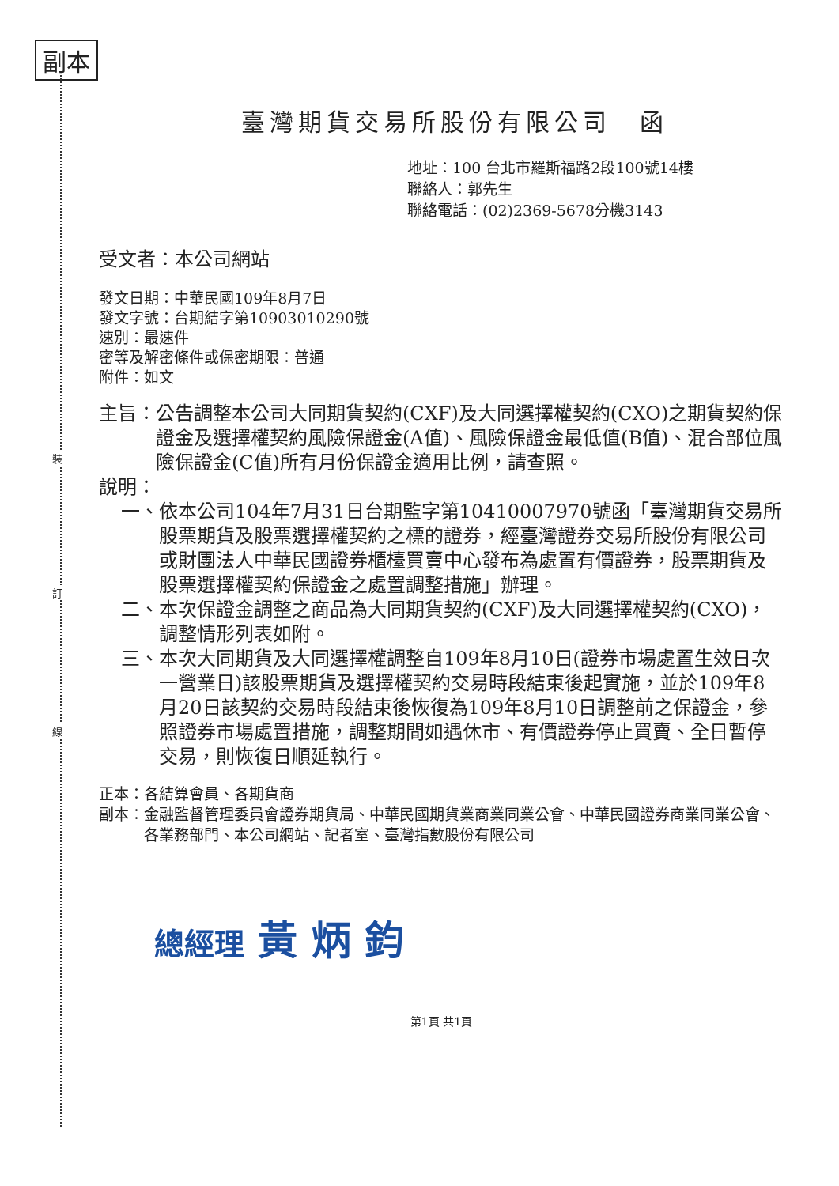副本
裝
訂
線
臺灣期貨交易所股份有限公司　函
地址：100 台北市羅斯福路2段100號14樓
聯絡人：郭先生
聯絡電話：(02)2369-5678分機3143
受文者：本公司網站
發文日期：中華民國109年8月7日
發文字號：台期結字第10903010290號
速別：最速件
密等及解密條件或保密期限：普通
附件：如文
主旨： 公告調整本公司大同期貨契約(CXF)及大同選擇權契約(CXO)之期貨契約保證金及選擇權契約風險保證金(A值)、風險保證金最低值(B值)、混合部位風險保證金(C值)所有月份保證金適用比例，請查照。
說明：
一、 依本公司104年7月31日台期監字第10410007970號函「臺灣期貨交易所股票期貨及股票選擇權契約之標的證券，經臺灣證券交易所股份有限公司或財團法人中華民國證券櫃檯買賣中心發布為處置有價證券，股票期貨及股票選擇權契約保證金之處置調整措施」辦理。
二、 本次保證金調整之商品為大同期貨契約(CXF)及大同選擇權契約(CXO)，調整情形列表如附。
三、 本次大同期貨及大同選擇權調整自109年8月10日(證券市場處置生效日次一營業日)該股票期貨及選擇權契約交易時段結束後起實施，並於109年8月20日該契約交易時段結束後恢復為109年8月10日調整前之保證金，參照證券市場處置措施，調整期間如遇休市、有價證券停止買賣、全日暫停交易，則恢復日順延執行。
正本： 各結算會員、各期貨商
副本： 金融監督管理委員會證券期貨局、中華民國期貨業商業同業公會、中華民國證券商業同業公會、各業務部門、本公司網站、記者室、臺灣指數股份有限公司
總經理 黃 炳 鈞
第1頁 共1頁